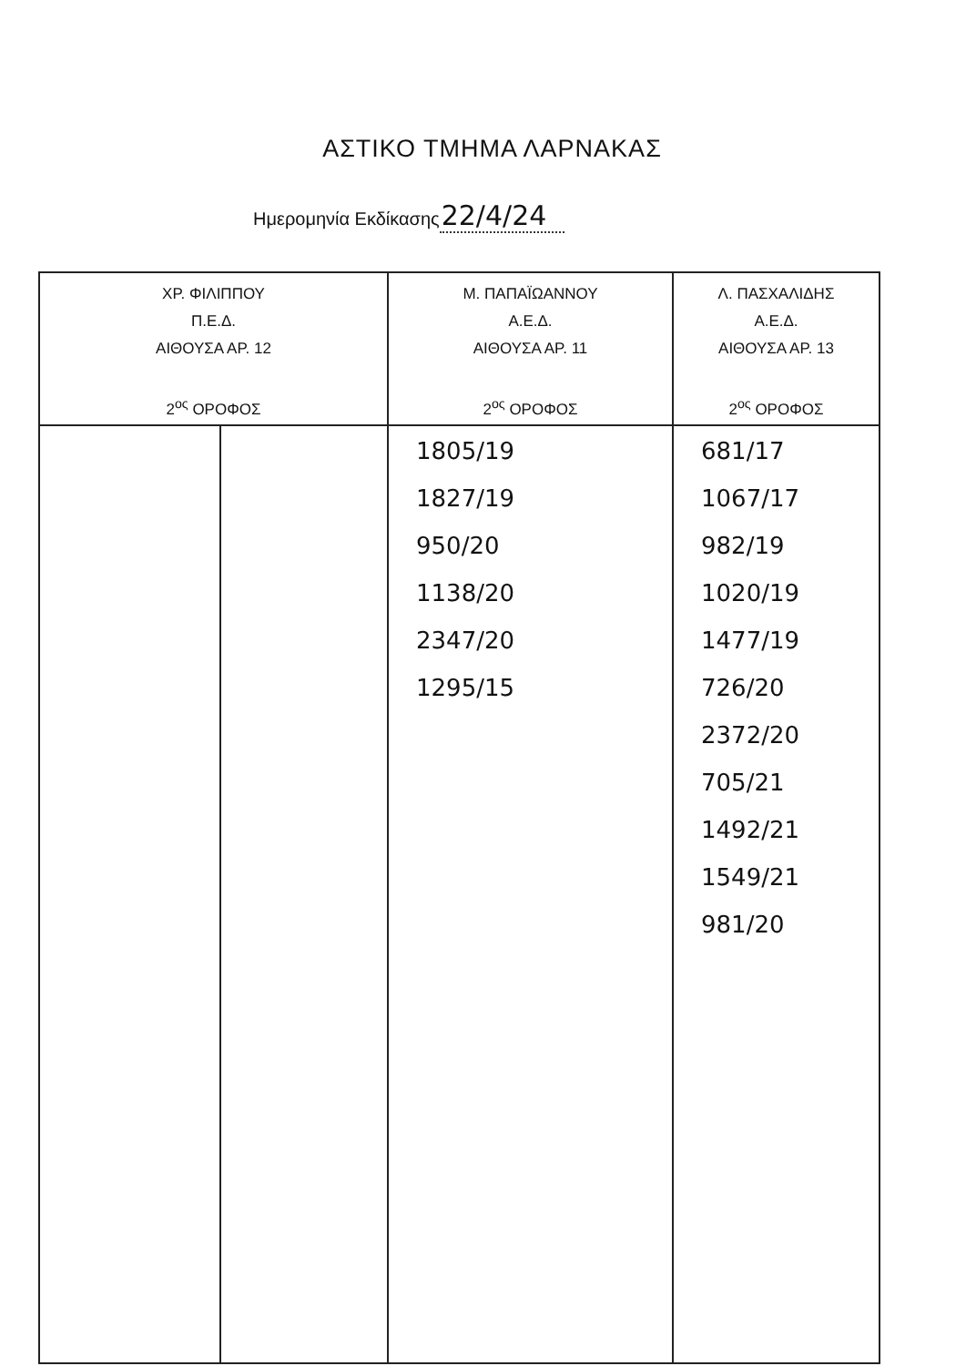ΑΣΤΙΚΟ ΤΜΗΜΑ ΛΑΡΝΑΚΑΣ
Ημερομηνία Εκδίκασης22/4/24
| ΧΡ. ΦΙΛΙΠΠΟΥ Π.Ε.Δ. ΑΙΘΟΥΣΑ ΑΡ. 12 2<sup>ος</sup> ΟΡΟΦΟΣ | | Μ. ΠΑΠΑΪΩΑΝΝΟΥ Α.Ε.Δ. ΑΙΘΟΥΣΑ ΑΡ. 11 2<sup>ος</sup> ΟΡΟΦΟΣ | Λ. ΠΑΣΧΑΛΙΔΗΣ Α.Ε.Δ. ΑΙΘΟΥΣΑ ΑΡ. 13 2<sup>ος</sup> ΟΡΟΦΟΣ |
| | | 1805/19 1827/19 950/20 1138/20 2347/20 1295/15 | 681/17 1067/17 982/19 1020/19 1477/19 726/20 2372/20 705/21 1492/21 1549/21 981/20 |